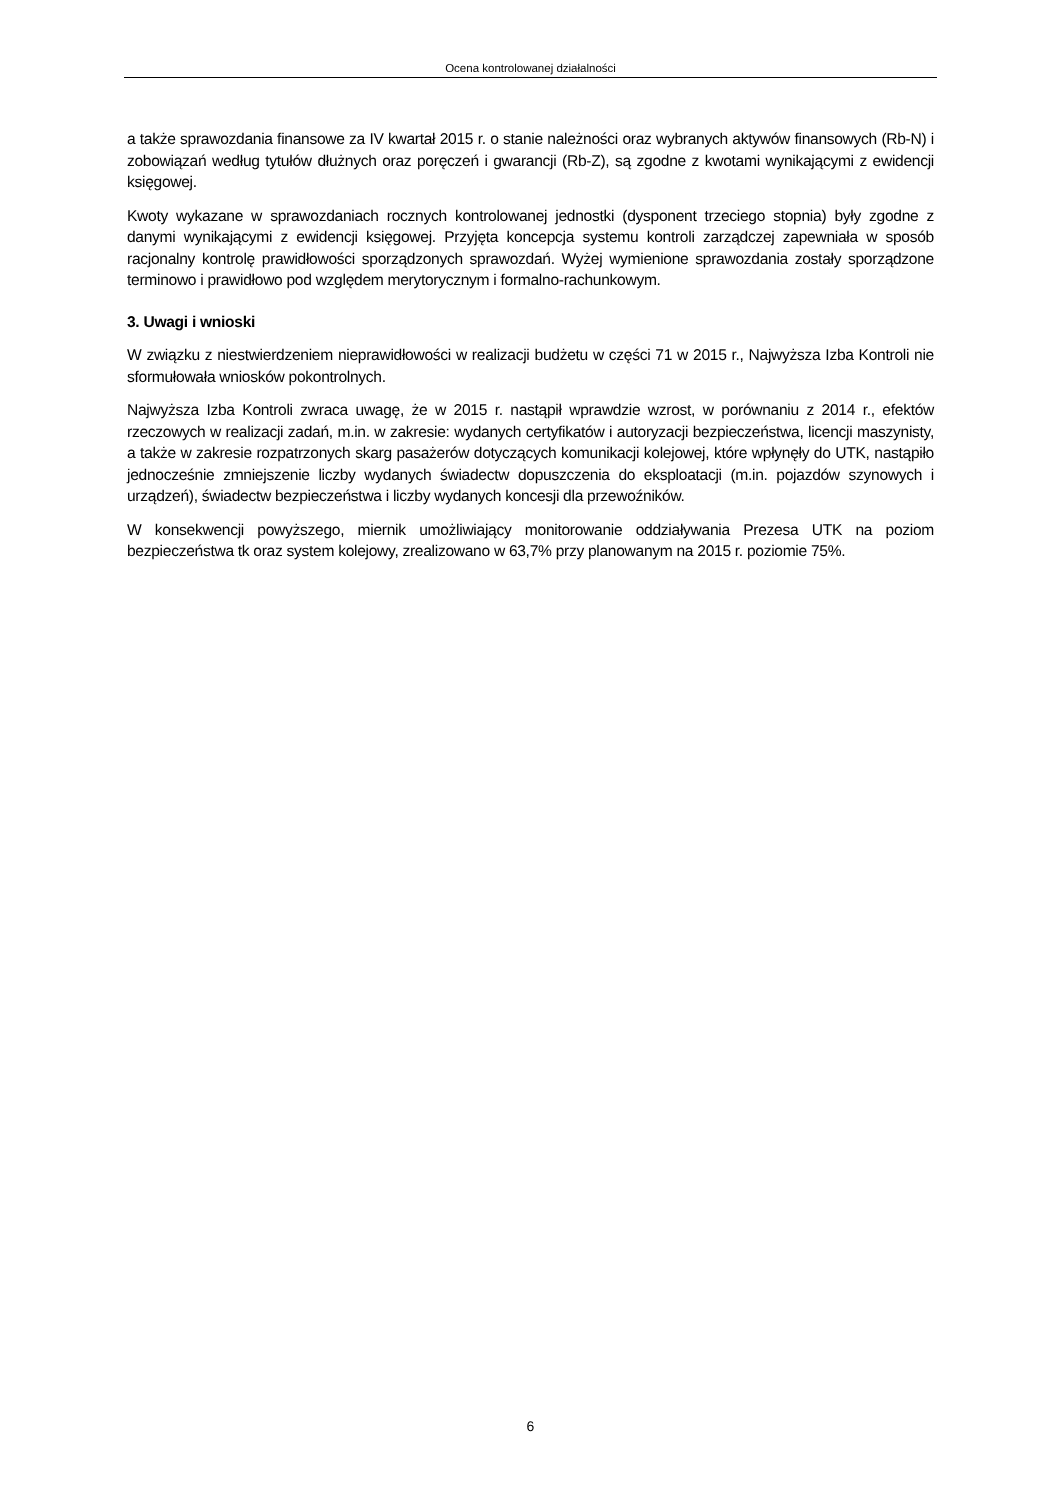Ocena kontrolowanej działalności
a także sprawozdania finansowe za IV kwartał 2015 r. o stanie należności oraz wybranych aktywów finansowych (Rb-N) i zobowiązań według tytułów dłużnych oraz poręczeń i gwarancji (Rb-Z), są zgodne z kwotami wynikającymi z ewidencji księgowej.
Kwoty wykazane w sprawozdaniach rocznych kontrolowanej jednostki (dysponent trzeciego stopnia) były zgodne z danymi wynikającymi z ewidencji księgowej. Przyjęta koncepcja systemu kontroli zarządczej zapewniała w sposób racjonalny kontrolę prawidłowości sporządzonych sprawozdań. Wyżej wymienione sprawozdania zostały sporządzone terminowo i prawidłowo pod względem merytorycznym i formalno-rachunkowym.
3. Uwagi i wnioski
W związku z niestwierdzeniem nieprawidłowości w realizacji budżetu w części 71 w 2015 r., Najwyższa Izba Kontroli nie sformułowała wniosków pokontrolnych.
Najwyższa Izba Kontroli zwraca uwagę, że w 2015 r. nastąpił wprawdzie wzrost, w porównaniu z 2014 r., efektów rzeczowych w realizacji zadań, m.in. w zakresie: wydanych certyfikatów i autoryzacji bezpieczeństwa, licencji maszynisty, a także w zakresie rozpatrzonych skarg pasażerów dotyczących komunikacji kolejowej, które wpłynęły do UTK, nastąpiło jednocześnie zmniejszenie liczby wydanych świadectw dopuszczenia do eksploatacji (m.in. pojazdów szynowych i urządzeń), świadectw bezpieczeństwa i liczby wydanych koncesji dla przewoźników.
W konsekwencji powyższego, miernik umożliwiający monitorowanie oddziaływania Prezesa UTK na poziom bezpieczeństwa tk oraz system kolejowy, zrealizowano w 63,7% przy planowanym na 2015 r. poziomie 75%.
6